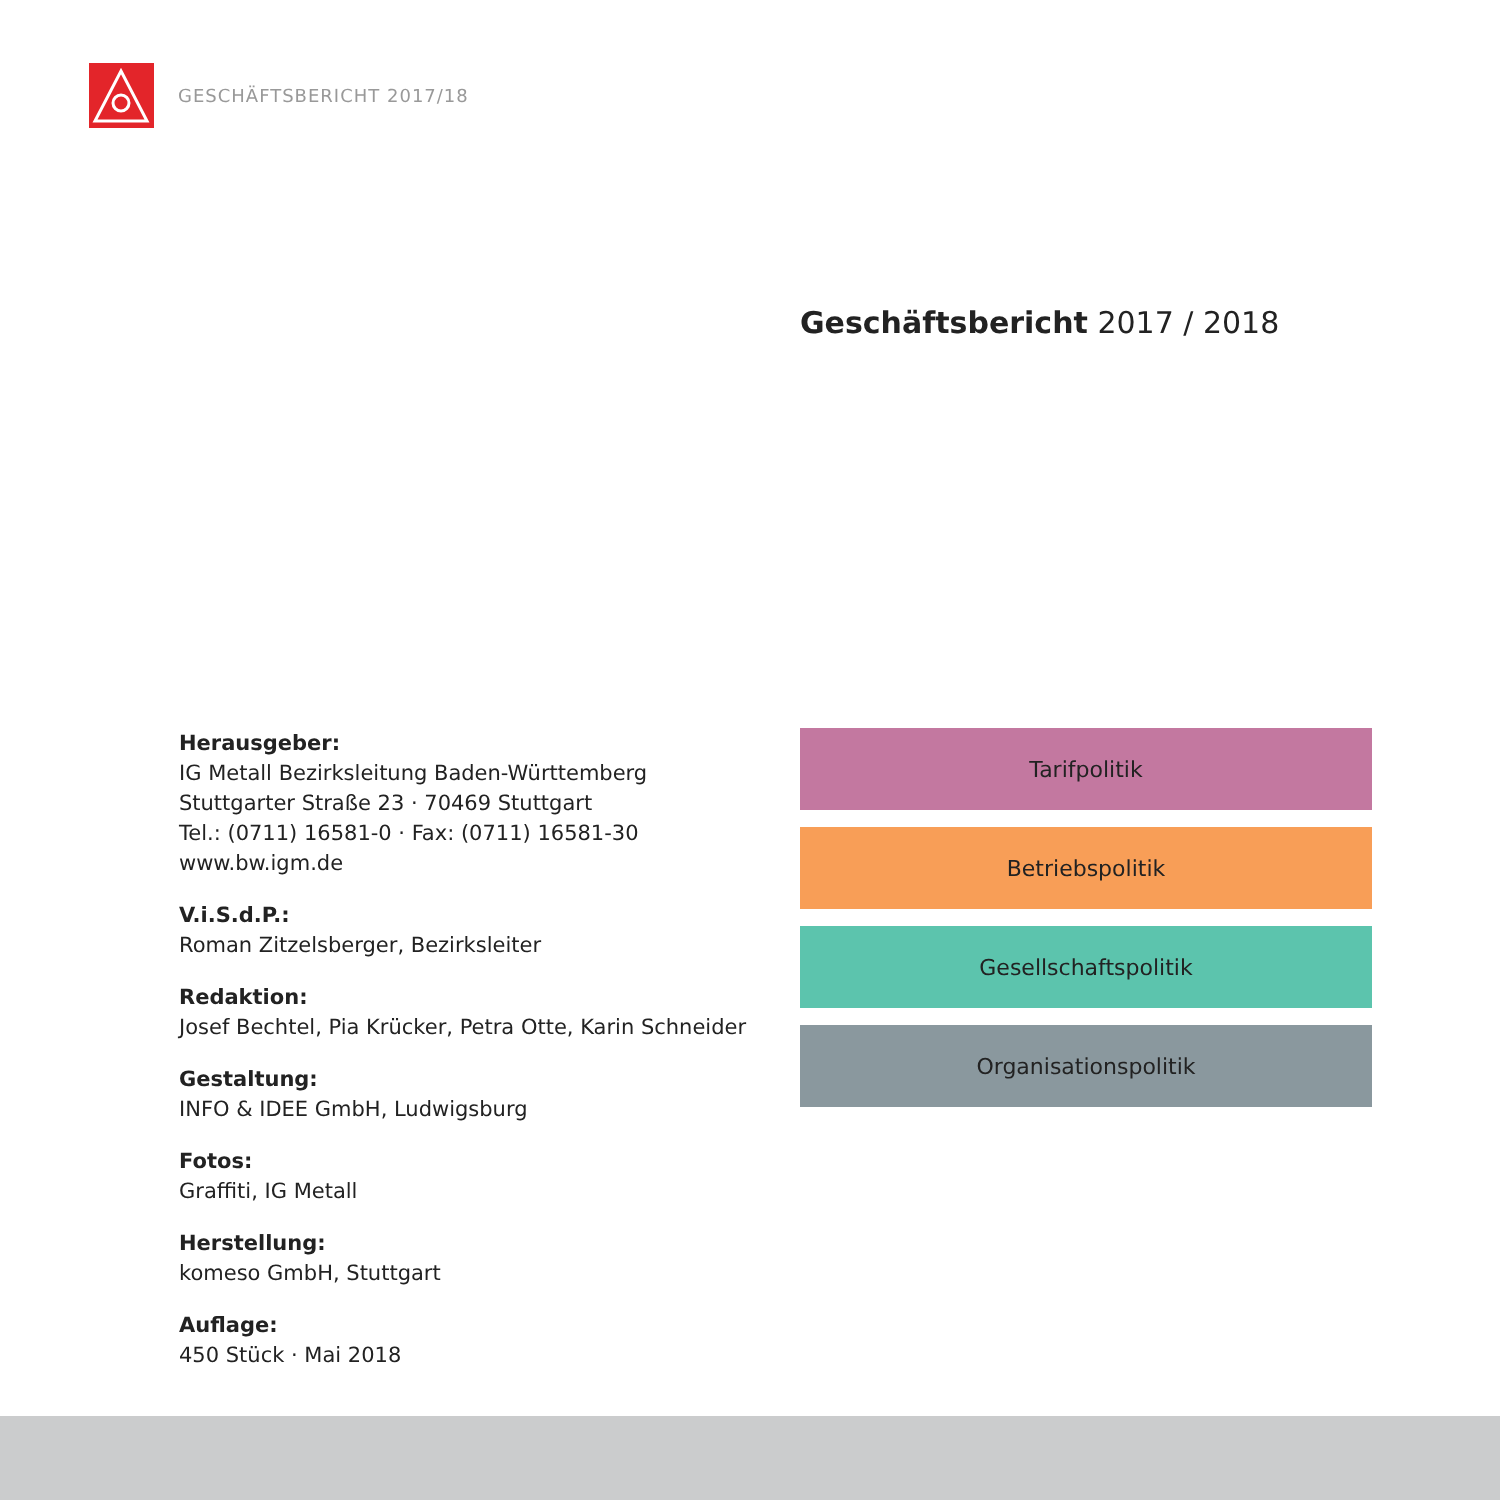GESCHÄFTSBERICHT 2017/18
Geschäftsbericht 2017 / 2018
Herausgeber:
IG Metall Bezirksleitung Baden-Württemberg
Stuttgarter Straße 23 · 70469 Stuttgart
Tel.: (0711) 16581-0 · Fax: (0711) 16581-30
www.bw.igm.de
V.i.S.d.P.:
Roman Zitzelsberger, Bezirksleiter
Redaktion:
Josef Bechtel, Pia Krücker, Petra Otte, Karin Schneider
Gestaltung:
INFO & IDEE GmbH, Ludwigsburg
Fotos:
Graffiti, IG Metall
Herstellung:
komeso GmbH, Stuttgart
Auflage:
450 Stück · Mai 2018
Tarifpolitik
Betriebspolitik
Gesellschaftspolitik
Organisationspolitik